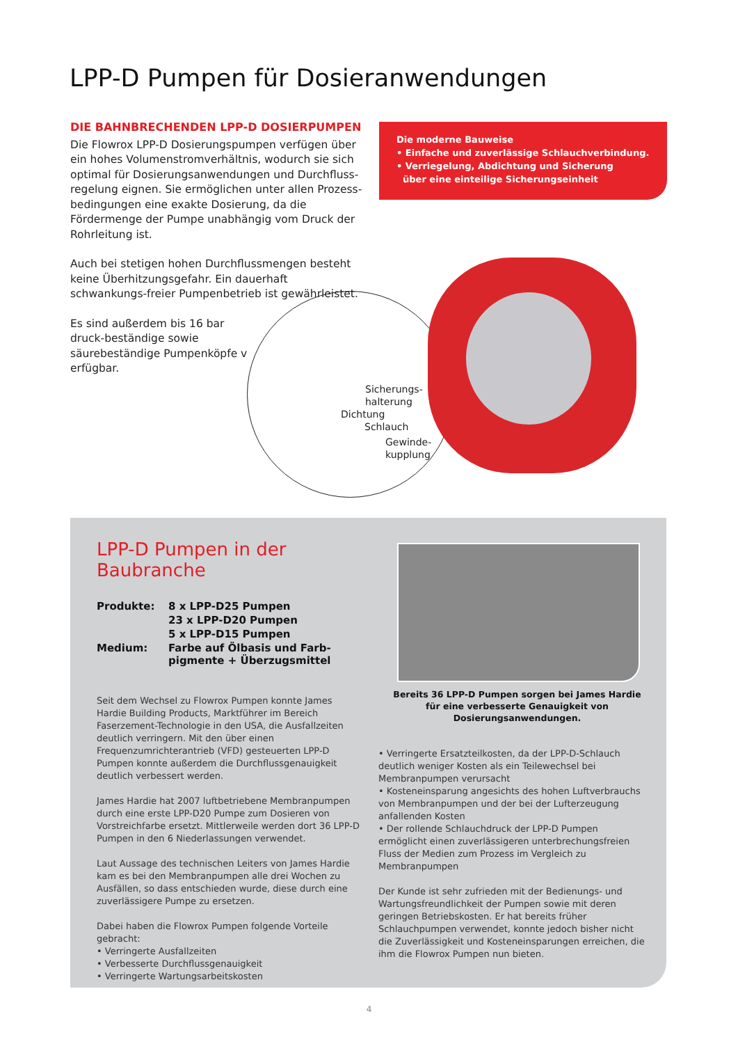LPP-D Pumpen für Dosieranwendungen
DIE BAHNBRECHENDEN LPP-D DOSIERPUMPEN
Die Flowrox LPP-D Dosierungspumpen verfügen über ein hohes Volumenstromverhältnis, wodurch sie sich optimal für Dosierungsanwendungen und Durchfluss-regelung eignen. Sie ermöglichen unter allen Prozess-bedingungen eine exakte Dosierung, da die Fördermenge der Pumpe unabhängig vom Druck der Rohrleitung ist.
Auch bei stetigen hohen Durchflussmengen besteht keine Überhitzungsgefahr. Ein dauerhaft schwankungs-freier Pumpenbetrieb ist gewährleistet.
Es sind außerdem bis 16 bar druck-beständige sowie säurebeständige Pumpenköpfe v erfügbar.
Die moderne Bauweise
• Einfache und zuverlässige Schlauchverbindung.
• Verriegelung, Abdichtung und Sicherung
über eine einteilige Sicherungseinheit
Sicherungs-
halterung
Dichtung
Schlauch
Gewinde-
kupplung
LPP-D Pumpen in der
Baubranche
| Produkte: | 8 x LPP-D25 Pumpen |
| | 23 x LPP-D20 Pumpen |
| | 5 x LPP-D15 Pumpen |
| Medium: | Farbe auf Ölbasis und Farb- pigmente + Überzugsmittel |
Seit dem Wechsel zu Flowrox Pumpen konnte James Hardie Building Products, Marktführer im Bereich Faserzement-Technologie in den USA, die Ausfallzeiten deutlich verringern. Mit den über einen Frequenzumrichterantrieb (VFD) gesteuerten LPP-D Pumpen konnte außerdem die Durchflussgenauigkeit deutlich verbessert werden.
James Hardie hat 2007 luftbetriebene Membranpumpen durch eine erste LPP-D20 Pumpe zum Dosieren von Vorstreichfarbe ersetzt. Mittlerweile werden dort 36 LPP-D Pumpen in den 6 Niederlassungen verwendet.
Laut Aussage des technischen Leiters von James Hardie kam es bei den Membranpumpen alle drei Wochen zu Ausfällen, so dass entschieden wurde, diese durch eine zuverlässigere Pumpe zu ersetzen.
Dabei haben die Flowrox Pumpen folgende Vorteile gebracht:
• Verringerte Ausfallzeiten
• Verbesserte Durchflussgenauigkeit
• Verringerte Wartungsarbeitskosten
Bereits 36 LPP-D Pumpen sorgen bei James Hardie für eine verbesserte Genauigkeit von Dosierungsanwendungen.
• Verringerte Ersatzteilkosten, da der LPP-D-Schlauch deutlich weniger Kosten als ein Teilewechsel bei Membranpumpen verursacht
• Kosteneinsparung angesichts des hohen Luftverbrauchs von Membranpumpen und der bei der Lufterzeugung anfallenden Kosten
• Der rollende Schlauchdruck der LPP-D Pumpen ermöglicht einen zuverlässigeren unterbrechungsfreien Fluss der Medien zum Prozess im Vergleich zu Membranpumpen
Der Kunde ist sehr zufrieden mit der Bedienungs- und Wartungsfreundlichkeit der Pumpen sowie mit deren geringen Betriebskosten. Er hat bereits früher Schlauchpumpen verwendet, konnte jedoch bisher nicht die Zuverlässigkeit und Kosteneinsparungen erreichen, die ihm die Flowrox Pumpen nun bieten.
4